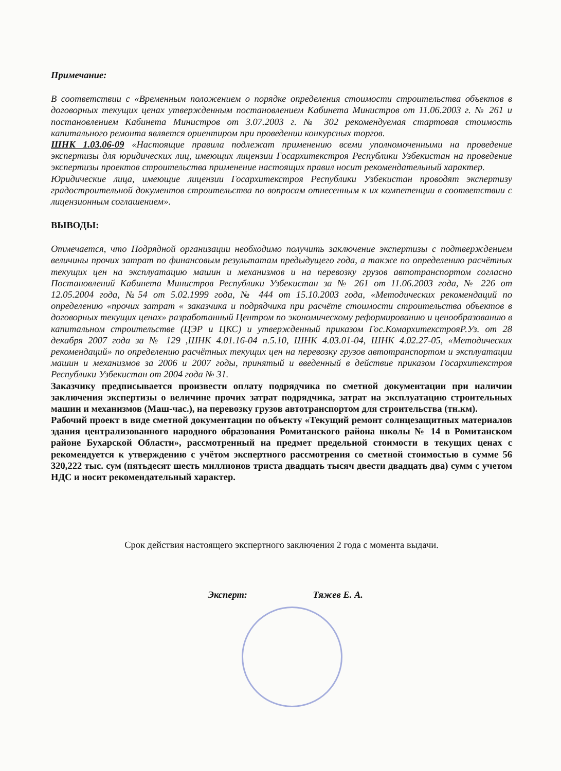Примечание:
В соответствии с «Временным положением о порядке определения стоимости строительства объектов в договорных текущих ценах утвержденным постановлением Кабинета Министров от 11.06.2003 г. № 261 и постановлением Кабинета Министров от 3.07.2003 г. № 302 рекомендуемая стартовая стоимость капитального ремонта является ориентиром при проведении конкурсных торгов.
ШНК 1.03.06-09 «Настоящие правила подлежат применению всеми уполномоченными на проведение экспертизы для юридических лиц, имеющих лицензии Госархитекстроя Республики Узбекистан на проведение экспертизы проектов строительства применение настоящих правил носит рекомендательный характер.
Юридические лица, имеющие лицензии Госархитекстроя Республики Узбекистан проводят экспертизу градостроительной документов строительства по вопросам отнесенным к их компетенции в соответствии с лицензионным соглашением».
ВЫВОДЫ:
Отмечается, что Подрядной организации необходимо получить заключение экспертизы с подтверждением величины прочих затрат по финансовым результатам предыдущего года, а также по определению расчётных текущих цен на эксплуатацию машин и механизмов и на перевозку грузов автотранспортом согласно Постановлений Кабинета Министров Республики Узбекистан за № 261 от 11.06.2003 года, № 226 от 12.05.2004 года, №54 от 5.02.1999 года, № 444 от 15.10.2003 года, «Методических рекомендаций по определению «прочих затрат « заказчика и подрядчика при расчёте стоимости строительства объектов в договорных текущих ценах» разработанный Центром по экономическому реформированию и ценообразованию в капитальном строительстве (ЦЭР и ЦКС) и утвержденный приказом Гос.КомархитекстрояР.Уз. от 28 декабря 2007 года за № 129 ,ШНК 4.01.16-04 п.5.10, ШНК 4.03.01-04, ШНК 4.02.27-05, «Методических рекомендаций» по определению расчётных текущих цен на перевозку грузов автотранспортом и эксплуатации машин и механизмов за 2006 и 2007 годы, принятый и введенный в действие приказом Госархитекстроя Республики Узбекистан от 2004 года № 31.
Заказчику предписывается произвести оплату подрядчика по сметной документации при наличии заключения экспертизы о величине прочих затрат подрядчика, затрат на эксплуатацию строительных машин и механизмов (Маш-час.), на перевозку грузов автотранспортом для строительства (тн.км).
Рабочий проект в виде сметной документации по объекту «Текущий ремонт солнцезащитных материалов здания централизованного народного образования Ромитанского района школы № 14 в Ромитанском районе Бухарской Области», рассмотренный на предмет предельной стоимости в текущих ценах с рекомендуется к утверждению с учётом экспертного рассмотрения со сметной стоимостью в сумме 56 320,222 тыс. сум (пятьдесят шесть миллионов триста двадцать тысяч двести двадцать два) сумм с учетом НДС и носит рекомендательный характер.
Срок действия настоящего экспертного заключения 2 года с момента выдачи.
Эксперт: Тяжев Е. А.